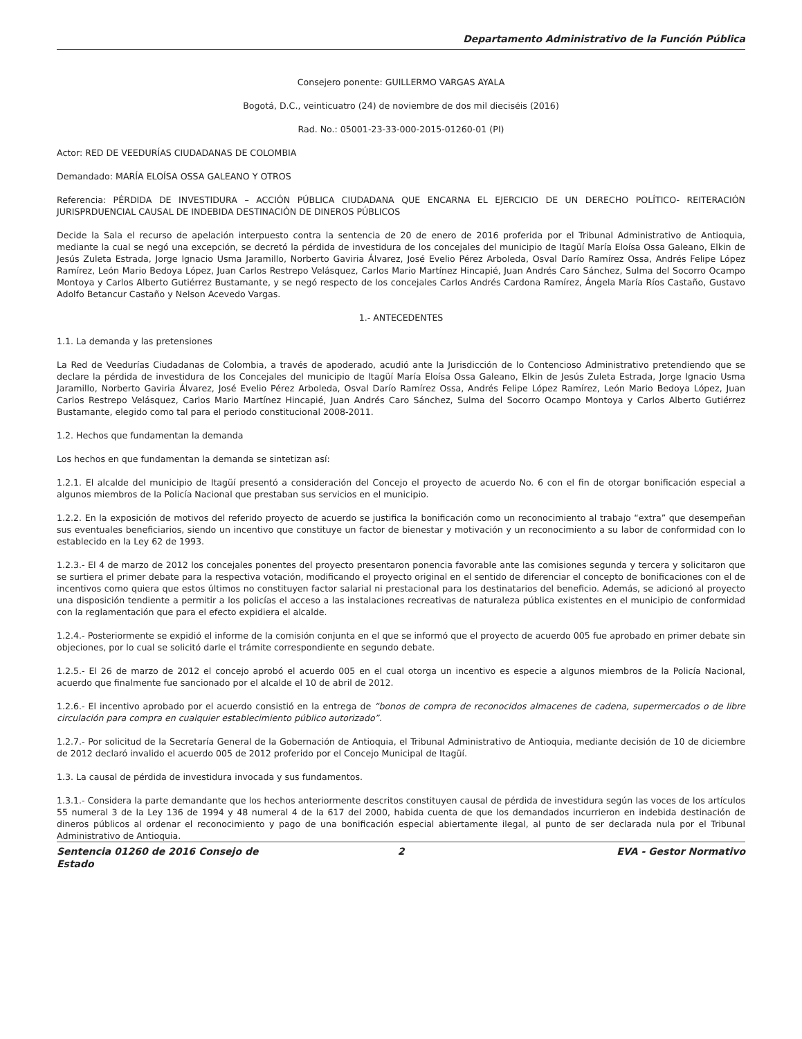Departamento Administrativo de la Función Pública
Consejero ponente: GUILLERMO VARGAS AYALA
Bogotá, D.C., veinticuatro (24) de noviembre de dos mil dieciséis (2016)
Rad. No.: 05001-23-33-000-2015-01260-01 (PI)
Actor: RED DE VEEDURÍAS CIUDADANAS DE COLOMBIA
Demandado: MARÍA ELOÍSA OSSA GALEANO Y OTROS
Referencia: PÉRDIDA DE INVESTIDURA – ACCIÓN PÚBLICA CIUDADANA QUE ENCARNA EL EJERCICIO DE UN DERECHO POLÍTICO- REITERACIÓN JURISPRDUENCIAL CAUSAL DE INDEBIDA DESTINACIÓN DE DINEROS PÚBLICOS
Decide la Sala el recurso de apelación interpuesto contra la sentencia de 20 de enero de 2016 proferida por el Tribunal Administrativo de Antioquia, mediante la cual se negó una excepción, se decretó la pérdida de investidura de los concejales del municipio de Itagüí María Eloísa Ossa Galeano, Elkin de Jesús Zuleta Estrada, Jorge Ignacio Usma Jaramillo, Norberto Gaviria Álvarez, José Evelio Pérez Arboleda, Osval Darío Ramírez Ossa, Andrés Felipe López Ramírez, León Mario Bedoya López, Juan Carlos Restrepo Velásquez, Carlos Mario Martínez Hincapié, Juan Andrés Caro Sánchez, Sulma del Socorro Ocampo Montoya y Carlos Alberto Gutiérrez Bustamante, y se negó respecto de los concejales Carlos Andrés Cardona Ramírez, Ángela María Ríos Castaño, Gustavo Adolfo Betancur Castaño y Nelson Acevedo Vargas.
1.- ANTECEDENTES
1.1. La demanda y las pretensiones
La Red de Veedurías Ciudadanas de Colombia, a través de apoderado, acudió ante la Jurisdicción de lo Contencioso Administrativo pretendiendo que se declare la pérdida de investidura de los Concejales del municipio de Itagüí María Eloísa Ossa Galeano, Elkin de Jesús Zuleta Estrada, Jorge Ignacio Usma Jaramillo, Norberto Gaviria Álvarez, José Evelio Pérez Arboleda, Osval Darío Ramírez Ossa, Andrés Felipe López Ramírez, León Mario Bedoya López, Juan Carlos Restrepo Velásquez, Carlos Mario Martínez Hincapié, Juan Andrés Caro Sánchez, Sulma del Socorro Ocampo Montoya y Carlos Alberto Gutiérrez Bustamante, elegido como tal para el periodo constitucional 2008-2011.
1.2. Hechos que fundamentan la demanda
Los hechos en que fundamentan la demanda se sintetizan así:
1.2.1. El alcalde del municipio de Itagüí presentó a consideración del Concejo el proyecto de acuerdo No. 6 con el fin de otorgar bonificación especial a algunos miembros de la Policía Nacional que prestaban sus servicios en el municipio.
1.2.2. En la exposición de motivos del referido proyecto de acuerdo se justifica la bonificación como un reconocimiento al trabajo “extra” que desempeñan sus eventuales beneficiarios, siendo un incentivo que constituye un factor de bienestar y motivación y un reconocimiento a su labor de conformidad con lo establecido en la Ley 62 de 1993.
1.2.3.- El 4 de marzo de 2012 los concejales ponentes del proyecto presentaron ponencia favorable ante las comisiones segunda y tercera y solicitaron que se surtiera el primer debate para la respectiva votación, modificando el proyecto original en el sentido de diferenciar el concepto de bonificaciones con el de incentivos como quiera que estos últimos no constituyen factor salarial ni prestacional para los destinatarios del beneficio. Además, se adicionó al proyecto una disposición tendiente a permitir a los policías el acceso a las instalaciones recreativas de naturaleza pública existentes en el municipio de conformidad con la reglamentación que para el efecto expidiera el alcalde.
1.2.4.- Posteriormente se expidió el informe de la comisión conjunta en el que se informó que el proyecto de acuerdo 005 fue aprobado en primer debate sin objeciones, por lo cual se solicitó darle el trámite correspondiente en segundo debate.
1.2.5.- El 26 de marzo de 2012 el concejo aprobó el acuerdo 005 en el cual otorga un incentivo es especie a algunos miembros de la Policía Nacional, acuerdo que finalmente fue sancionado por el alcalde el 10 de abril de 2012.
1.2.6.- El incentivo aprobado por el acuerdo consistió en la entrega de “bonos de compra de reconocidos almacenes de cadena, supermercados o de libre circulación para compra en cualquier establecimiento público autorizado”.
1.2.7.- Por solicitud de la Secretaría General de la Gobernación de Antioquia, el Tribunal Administrativo de Antioquia, mediante decisión de 10 de diciembre de 2012 declaró invalido el acuerdo 005 de 2012 proferido por el Concejo Municipal de Itagüí.
1.3. La causal de pérdida de investidura invocada y sus fundamentos.
1.3.1.- Considera la parte demandante que los hechos anteriormente descritos constituyen causal de pérdida de investidura según las voces de los artículos 55 numeral 3 de la Ley 136 de 1994 y 48 numeral 4 de la 617 del 2000, habida cuenta de que los demandados incurrieron en indebida destinación de dineros públicos al ordenar el reconocimiento y pago de una bonificación especial abiertamente ilegal, al punto de ser declarada nula por el Tribunal Administrativo de Antioquia.
Sentencia 01260 de 2016 Consejo de Estado
2 EVA - Gestor Normativo